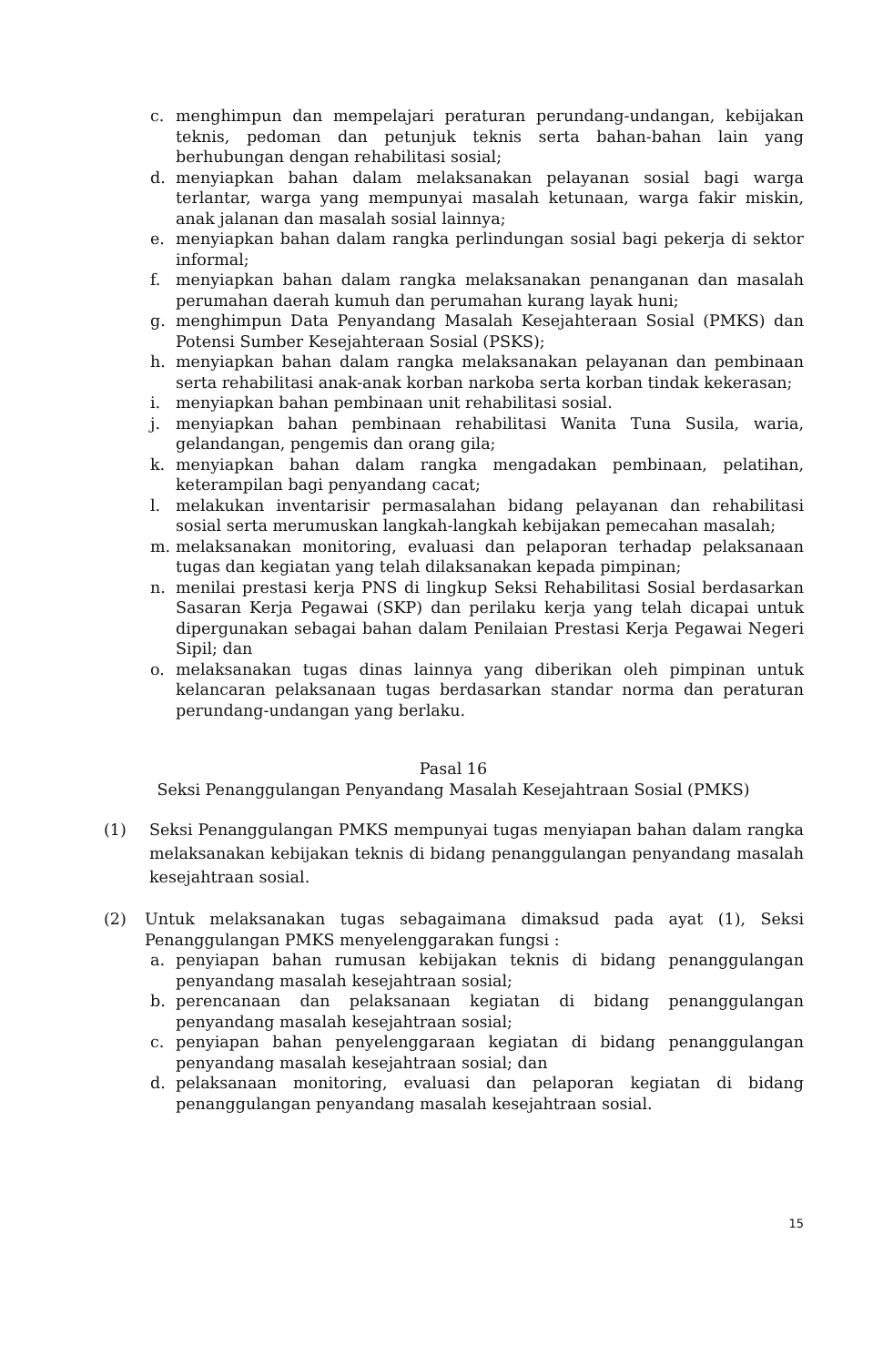c. menghimpun dan mempelajari peraturan perundang-undangan, kebijakan teknis, pedoman dan petunjuk teknis serta bahan-bahan lain yang berhubungan dengan rehabilitasi sosial;
d. menyiapkan bahan dalam melaksanakan pelayanan sosial bagi warga terlantar, warga yang mempunyai masalah ketunaan, warga fakir miskin, anak jalanan dan masalah sosial lainnya;
e. menyiapkan bahan dalam rangka perlindungan sosial bagi pekerja di sektor informal;
f. menyiapkan bahan dalam rangka melaksanakan penanganan dan masalah perumahan daerah kumuh dan perumahan kurang layak huni;
g. menghimpun Data Penyandang Masalah Kesejahteraan Sosial (PMKS) dan Potensi Sumber Kesejahteraan Sosial (PSKS);
h. menyiapkan bahan dalam rangka melaksanakan pelayanan dan pembinaan serta rehabilitasi anak-anak korban narkoba serta korban tindak kekerasan;
i. menyiapkan bahan pembinaan unit rehabilitasi sosial.
j. menyiapkan bahan pembinaan rehabilitasi Wanita Tuna Susila, waria, gelandangan, pengemis dan orang gila;
k. menyiapkan bahan dalam rangka mengadakan pembinaan, pelatihan, keterampilan bagi penyandang cacat;
l. melakukan inventarisir permasalahan bidang pelayanan dan rehabilitasi sosial serta merumuskan langkah-langkah kebijakan pemecahan masalah;
m. melaksanakan monitoring, evaluasi dan pelaporan terhadap pelaksanaan tugas dan kegiatan yang telah dilaksanakan kepada pimpinan;
n. menilai prestasi kerja PNS di lingkup Seksi Rehabilitasi Sosial berdasarkan Sasaran Kerja Pegawai (SKP) dan perilaku kerja yang telah dicapai untuk dipergunakan sebagai bahan dalam Penilaian Prestasi Kerja Pegawai Negeri Sipil; dan
o. melaksanakan tugas dinas lainnya yang diberikan oleh pimpinan untuk kelancaran pelaksanaan tugas berdasarkan standar norma dan peraturan perundang-undangan yang berlaku.
Pasal 16
Seksi Penanggulangan Penyandang Masalah Kesejahtraan Sosial (PMKS)
(1) Seksi Penanggulangan PMKS mempunyai tugas menyiapan bahan dalam rangka melaksanakan kebijakan teknis di bidang penanggulangan penyandang masalah kesejahtraan sosial.
(2) Untuk melaksanakan tugas sebagaimana dimaksud pada ayat (1), Seksi Penanggulangan PMKS menyelenggarakan fungsi :
a. penyiapan bahan rumusan kebijakan teknis di bidang penanggulangan penyandang masalah kesejahtraan sosial;
b. perencanaan dan pelaksanaan kegiatan di bidang penanggulangan penyandang masalah kesejahtraan sosial;
c. penyiapan bahan penyelenggaraan kegiatan di bidang penanggulangan penyandang masalah kesejahtraan sosial; dan
d. pelaksanaan monitoring, evaluasi dan pelaporan kegiatan di bidang penanggulangan penyandang masalah kesejahtraan sosial.
15